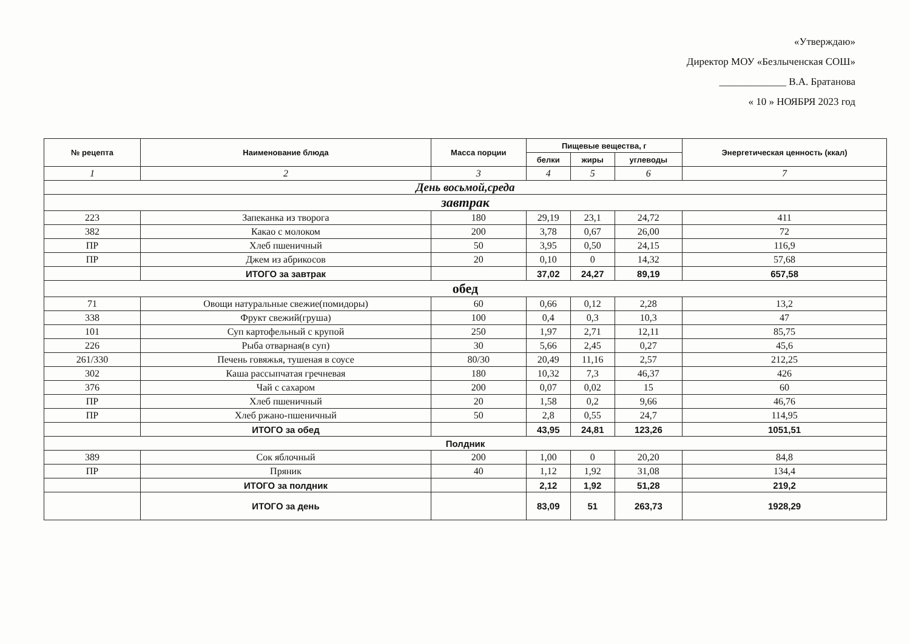«Утверждаю»
Директор МОУ «Безлыченская СОШ»
_____________ В.А. Братанова
« 10 » НОЯБРЯ 2023 год
| № рецепта | Наименование блюда | Масса порции | Пищевые вещества, г | | | Энергетическая ценность (ккал) |
| --- | --- | --- | --- | --- | --- | --- |
| | | | белки | жиры | углеводы | |
| 1 | 2 | 3 | 4 | 5 | 6 | 7 |
| День восьмой,среда | | | | | | |
| завтрак | | | | | | |
| 223 | Запеканка из творога | 180 | 29,19 | 23,1 | 24,72 | 411 |
| 382 | Какао с молоком | 200 | 3,78 | 0,67 | 26,00 | 72 |
| ПР | Хлеб пшеничный | 50 | 3,95 | 0,50 | 24,15 | 116,9 |
| ПР | Джем из абрикосов | 20 | 0,10 | 0 | 14,32 | 57,68 |
| | ИТОГО за завтрак | | 37,02 | 24,27 | 89,19 | 657,58 |
| обед | | | | | | |
| 71 | Овощи натуральные свежие(помидоры) | 60 | 0,66 | 0,12 | 2,28 | 13,2 |
| 338 | Фрукт свежий(груша) | 100 | 0,4 | 0,3 | 10,3 | 47 |
| 101 | Суп картофельный с крупой | 250 | 1,97 | 2,71 | 12,11 | 85,75 |
| 226 | Рыба отварная(в суп) | 30 | 5,66 | 2,45 | 0,27 | 45,6 |
| 261/330 | Печень говяжья, тушеная в соусе | 80/30 | 20,49 | 11,16 | 2,57 | 212,25 |
| 302 | Каша рассыпчатая гречневая | 180 | 10,32 | 7,3 | 46,37 | 426 |
| 376 | Чай с сахаром | 200 | 0,07 | 0,02 | 15 | 60 |
| ПР | Хлеб пшеничный | 20 | 1,58 | 0,2 | 9,66 | 46,76 |
| ПР | Хлеб ржано-пшеничный | 50 | 2,8 | 0,55 | 24,7 | 114,95 |
| | ИТОГО за обед | | 43,95 | 24,81 | 123,26 | 1051,51 |
| Полдник | | | | | | |
| 389 | Сок яблочный | 200 | 1,00 | 0 | 20,20 | 84,8 |
| ПР | Пряник | 40 | 1,12 | 1,92 | 31,08 | 134,4 |
| | ИТОГО за полдник | | 2,12 | 1,92 | 51,28 | 219,2 |
| | ИТОГО за день | | 83,09 | 51 | 263,73 | 1928,29 |